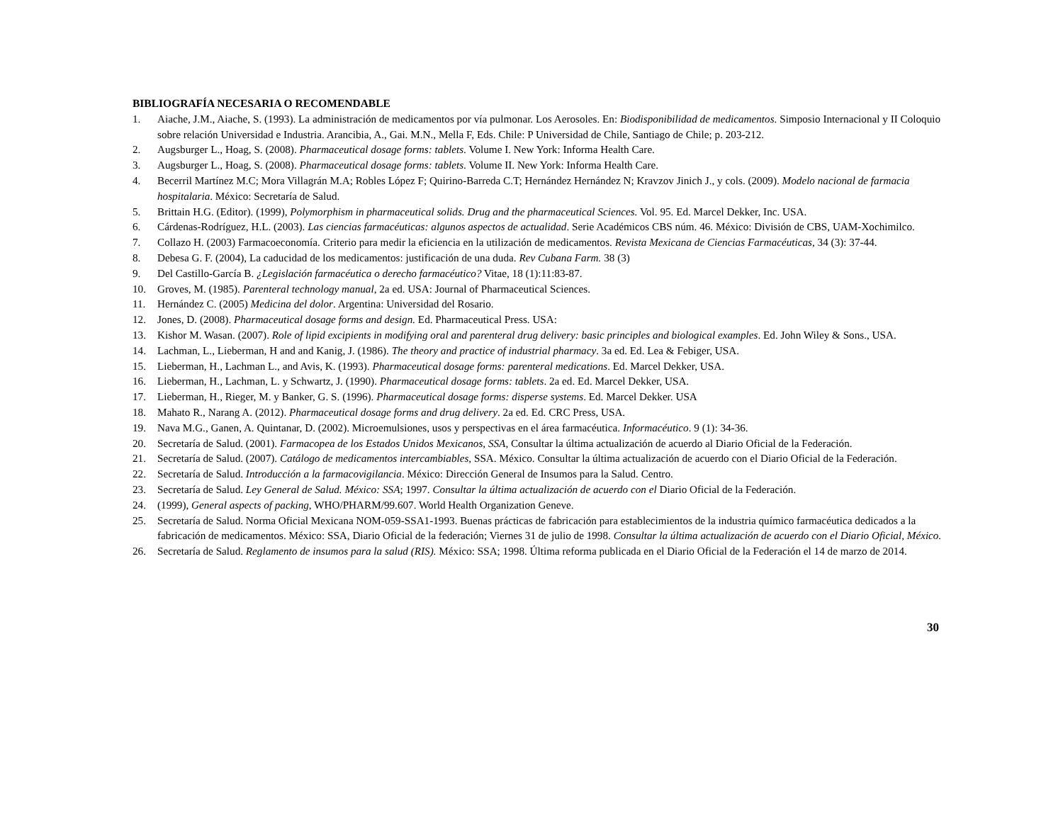BIBLIOGRAFÍA NECESARIA O RECOMENDABLE
1. Aiache, J.M., Aiache, S. (1993). La administración de medicamentos por vía pulmonar. Los Aerosoles. En: Biodisponibilidad de medicamentos. Simposio Internacional y II Coloquio sobre relación Universidad e Industria. Arancibia, A., Gai. M.N., Mella F, Eds. Chile: P Universidad de Chile, Santiago de Chile; p. 203-212.
2. Augsburger L., Hoag, S. (2008). Pharmaceutical dosage forms: tablets. Volume I. New York: Informa Health Care.
3. Augsburger L., Hoag, S. (2008). Pharmaceutical dosage forms: tablets. Volume II. New York: Informa Health Care.
4. Becerril Martínez M.C; Mora Villagrán M.A; Robles López F; Quirino-Barreda C.T; Hernández Hernández N; Kravzov Jinich J., y cols. (2009). Modelo nacional de farmacia hospitalaria. México: Secretaría de Salud.
5. Brittain H.G. (Editor). (1999), Polymorphism in pharmaceutical solids. Drug and the pharmaceutical Sciences. Vol. 95. Ed. Marcel Dekker, Inc. USA.
6. Cárdenas-Rodríguez, H.L. (2003). Las ciencias farmacéuticas: algunos aspectos de actualidad. Serie Académicos CBS núm. 46. México: División de CBS, UAM-Xochimilco.
7. Collazo H. (2003) Farmacoeconomía. Criterio para medir la eficiencia en la utilización de medicamentos. Revista Mexicana de Ciencias Farmacéuticas, 34 (3): 37-44.
8. Debesa G. F. (2004), La caducidad de los medicamentos: justificación de una duda. Rev Cubana Farm. 38 (3)
9. Del Castillo-García B. ¿Legislación farmacéutica o derecho farmacéutico? Vitae, 18 (1):11:83-87.
10. Groves, M. (1985). Parenteral technology manual, 2a ed. USA: Journal of Pharmaceutical Sciences.
11. Hernández C. (2005) Medicina del dolor. Argentina: Universidad del Rosario.
12. Jones, D. (2008). Pharmaceutical dosage forms and design. Ed. Pharmaceutical Press. USA:
13. Kishor M. Wasan. (2007). Role of lipid excipients in modifying oral and parenteral drug delivery: basic principles and biological examples. Ed. John Wiley & Sons., USA.
14. Lachman, L., Lieberman, H and and Kanig, J. (1986). The theory and practice of industrial pharmacy. 3a ed. Ed. Lea & Febiger, USA.
15. Lieberman, H., Lachman L., and Avis, K. (1993). Pharmaceutical dosage forms: parenteral medications. Ed. Marcel Dekker, USA.
16. Lieberman, H., Lachman, L. y Schwartz, J. (1990). Pharmaceutical dosage forms: tablets. 2a ed. Ed. Marcel Dekker, USA.
17. Lieberman, H., Rieger, M. y Banker, G. S. (1996). Pharmaceutical dosage forms: disperse systems. Ed. Marcel Dekker. USA
18. Mahato R., Narang A. (2012). Pharmaceutical dosage forms and drug delivery. 2a ed. Ed. CRC Press, USA.
19. Nava M.G., Ganen, A. Quintanar, D. (2002). Microemulsiones, usos y perspectivas en el área farmacéutica. Informacéutico. 9 (1): 34-36.
20. Secretaría de Salud. (2001). Farmacopea de los Estados Unidos Mexicanos, SSA, Consultar la última actualización de acuerdo al Diario Oficial de la Federación.
21. Secretaría de Salud. (2007). Catálogo de medicamentos intercambiables, SSA. México. Consultar la última actualización de acuerdo con el Diario Oficial de la Federación.
22. Secretaría de Salud. Introducción a la farmacovigilancia. México: Dirección General de Insumos para la Salud. Centro.
23. Secretaría de Salud. Ley General de Salud. México: SSA; 1997. Consultar la última actualización de acuerdo con el Diario Oficial de la Federación.
24. (1999), General aspects of packing, WHO/PHARM/99.607. World Health Organization Geneve.
25. Secretaría de Salud. Norma Oficial Mexicana NOM-059-SSA1-1993. Buenas prácticas de fabricación para establecimientos de la industria químico farmacéutica dedicados a la fabricación de medicamentos. México: SSA, Diario Oficial de la federación; Viernes 31 de julio de 1998. Consultar la última actualización de acuerdo con el Diario Oficial, México.
26. Secretaría de Salud. Reglamento de insumos para la salud (RIS). México: SSA; 1998. Última reforma publicada en el Diario Oficial de la Federación el 14 de marzo de 2014.
30